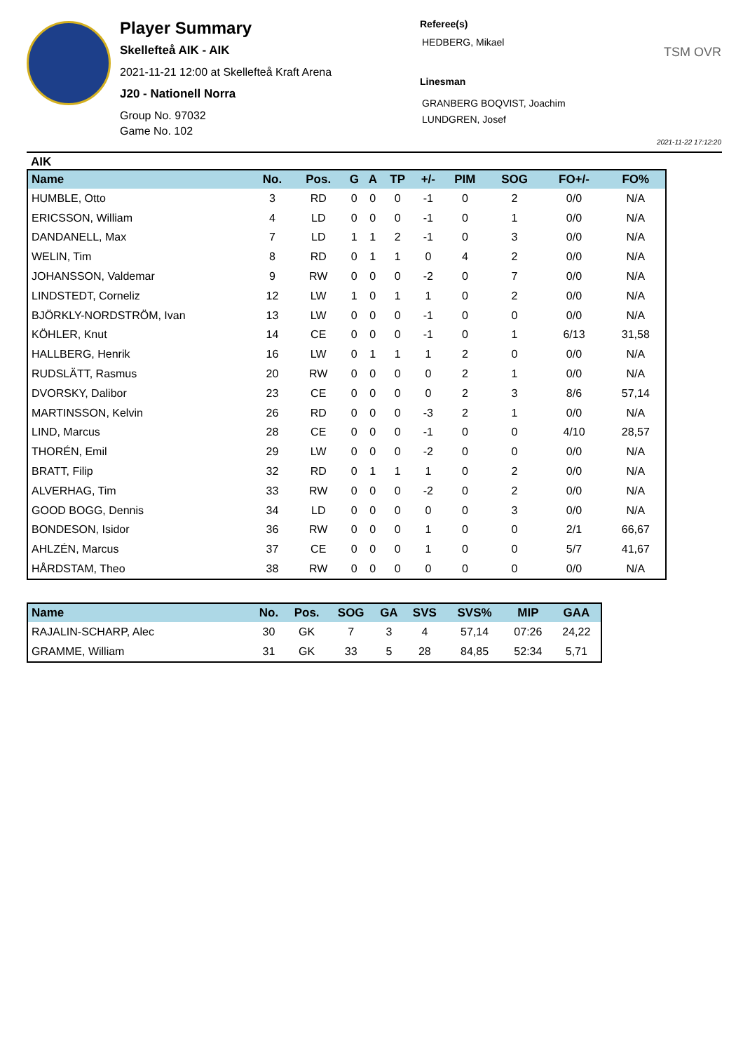Player Summary
Skellefteå AIK - AIK
2021-11-21 12:00 at Skellefteå Kraft Arena
J20 - Nationell Norra
Group No. 97032
Game No. 102
Referee(s)
HEDBERG, Mikael
Linesman
GRANBERG BOQVIST, Joachim
LUNDGREN, Josef
TSM OVR
2021-11-22 17:12:20
AIK
| Name | No. | Pos. | G | A | TP | +/- | PIM | SOG | FO+/- | FO% |
| --- | --- | --- | --- | --- | --- | --- | --- | --- | --- | --- |
| HUMBLE, Otto | 3 | RD | 0 | 0 | 0 | -1 | 0 | 2 | 0/0 | N/A |
| ERICSSON, William | 4 | LD | 0 | 0 | 0 | -1 | 0 | 1 | 0/0 | N/A |
| DANDANELL, Max | 7 | LD | 1 | 1 | 2 | -1 | 0 | 3 | 0/0 | N/A |
| WELIN, Tim | 8 | RD | 0 | 1 | 1 | 0 | 4 | 2 | 0/0 | N/A |
| JOHANSSON, Valdemar | 9 | RW | 0 | 0 | 0 | -2 | 0 | 7 | 0/0 | N/A |
| LINDSTEDT, Corneliz | 12 | LW | 1 | 0 | 1 | 1 | 0 | 2 | 0/0 | N/A |
| BJÖRKLY-NORDSTRÖM, Ivan | 13 | LW | 0 | 0 | 0 | -1 | 0 | 0 | 0/0 | N/A |
| KÖHLER, Knut | 14 | CE | 0 | 0 | 0 | -1 | 0 | 1 | 6/13 | 31,58 |
| HALLBERG, Henrik | 16 | LW | 0 | 1 | 1 | 1 | 2 | 0 | 0/0 | N/A |
| RUDSLÄTT, Rasmus | 20 | RW | 0 | 0 | 0 | 0 | 2 | 1 | 0/0 | N/A |
| DVORSKY, Dalibor | 23 | CE | 0 | 0 | 0 | 0 | 2 | 3 | 8/6 | 57,14 |
| MARTINSSON, Kelvin | 26 | RD | 0 | 0 | 0 | -3 | 2 | 1 | 0/0 | N/A |
| LIND, Marcus | 28 | CE | 0 | 0 | 0 | -1 | 0 | 0 | 4/10 | 28,57 |
| THORÉN, Emil | 29 | LW | 0 | 0 | 0 | -2 | 0 | 0 | 0/0 | N/A |
| BRATT, Filip | 32 | RD | 0 | 1 | 1 | 1 | 0 | 2 | 0/0 | N/A |
| ALVERHAG, Tim | 33 | RW | 0 | 0 | 0 | -2 | 0 | 2 | 0/0 | N/A |
| GOOD BOGG, Dennis | 34 | LD | 0 | 0 | 0 | 0 | 0 | 3 | 0/0 | N/A |
| BONDESON, Isidor | 36 | RW | 0 | 0 | 0 | 1 | 0 | 0 | 2/1 | 66,67 |
| AHLZÉN, Marcus | 37 | CE | 0 | 0 | 0 | 1 | 0 | 0 | 5/7 | 41,67 |
| HÅRDSTAM, Theo | 38 | RW | 0 | 0 | 0 | 0 | 0 | 0 | 0/0 | N/A |
| Name | No. | Pos. | SOG | GA | SVS | SVS% | MIP | GAA |
| --- | --- | --- | --- | --- | --- | --- | --- | --- |
| RAJALIN-SCHARP, Alec | 30 | GK | 7 | 3 | 4 | 57,14 | 07:26 | 24,22 |
| GRAMME, William | 31 | GK | 33 | 5 | 28 | 84,85 | 52:34 | 5,71 |